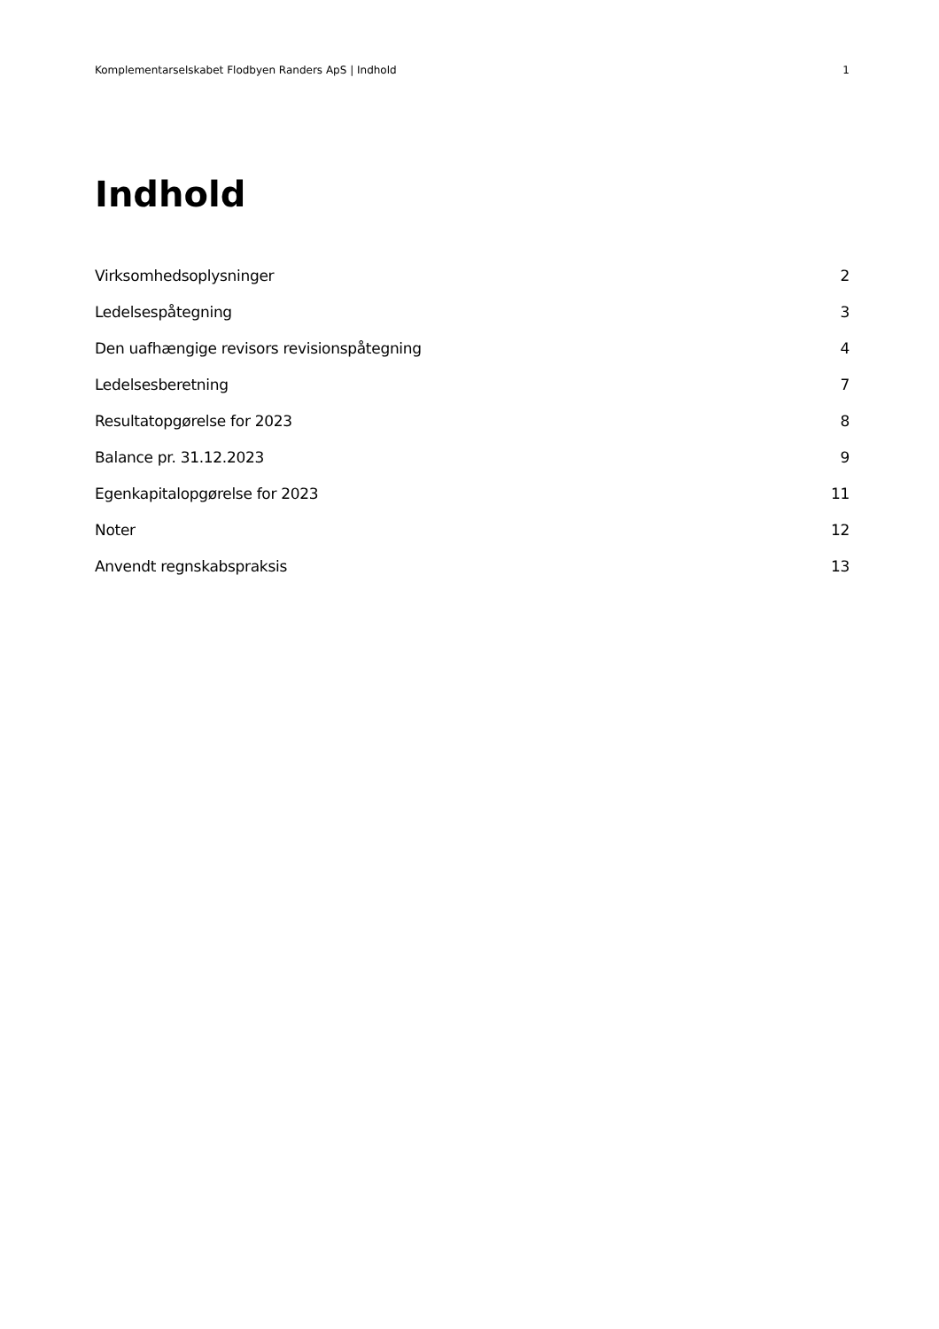Komplementarselskabet Flodbyen Randers ApS | Indhold 1
Indhold
Virksomhedsoplysninger 2
Ledelsespåtegning 3
Den uafhængige revisors revisionspåtegning 4
Ledelsesberetning 7
Resultatopgørelse for 2023 8
Balance pr. 31.12.2023 9
Egenkapitalopgørelse for 2023 11
Noter 12
Anvendt regnskabspraksis 13